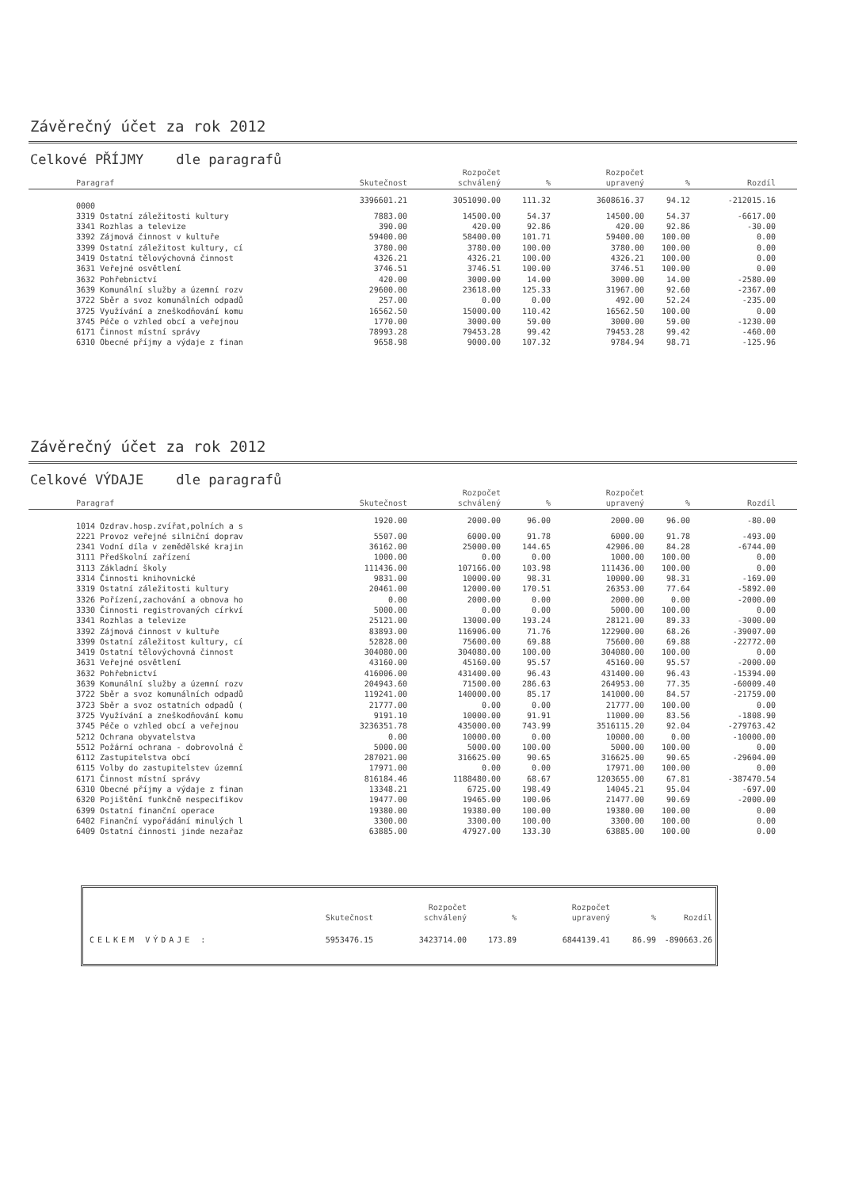Závěrečný účet za rok 2012
Celkové PŘÍJMY dle paragrafů
| Paragraf | Skutečnost | Rozpočet schválený | % | Rozpočet upravený | % | Rozdíl | |
| --- | --- | --- | --- | --- | --- | --- | --- |
| 0000 | 3396601.21 | 3051090.00 | 111.32 | 3608616.37 | 94.12 | -212015.16 | |
| 3319 Ostatní záležitosti kultury | 7883.00 | 14500.00 | 54.37 | 14500.00 | 54.37 | -6617.00 | |
| 3341 Rozhlas a televize | 390.00 | 420.00 | 92.86 | 420.00 | 92.86 | -30.00 | |
| 3392 Zájmová činnost v kultuře | 59400.00 | 58400.00 | 101.71 | 59400.00 | 100.00 | 0.00 | |
| 3399 Ostatní záležitost kultury, cí | 3780.00 | 3780.00 | 100.00 | 3780.00 | 100.00 | 0.00 | |
| 3419 Ostatní tělovýchovná činnost | 4326.21 | 4326.21 | 100.00 | 4326.21 | 100.00 | 0.00 | |
| 3631 Veřejné osvětlení | 3746.51 | 3746.51 | 100.00 | 3746.51 | 100.00 | 0.00 | |
| 3632 Pohřebnictví | 420.00 | 3000.00 | 14.00 | 3000.00 | 14.00 | -2580.00 | |
| 3639 Komunální služby a územní rozv | 29600.00 | 23618.00 | 125.33 | 31967.00 | 92.60 | -2367.00 | |
| 3722 Sběr a svoz komunálních odpadů | 257.00 | 0.00 | 0.00 | 492.00 | 52.24 | -235.00 | |
| 3725 Využívání a zneškodňování komu | 16562.50 | 15000.00 | 110.42 | 16562.50 | 100.00 | 0.00 | |
| 3745 Péče o vzhled obcí a veřejnou | 1770.00 | 3000.00 | 59.00 | 3000.00 | 59.00 | -1230.00 | |
| 6171 Činnost místní správy | 78993.28 | 79453.28 | 99.42 | 79453.28 | 99.42 | -460.00 | |
| 6310 Obecné příjmy a výdaje z finan | 9658.98 | 9000.00 | 107.32 | 9784.94 | 98.71 | -125.96 | |
Závěrečný účet za rok 2012
Celkové VÝDAJE dle paragrafů
| Paragraf | Skutečnost | Rozpočet schválený | % | Rozpočet upravený | % | Rozdíl | |
| --- | --- | --- | --- | --- | --- | --- | --- |
| 1014 Ozdrav.hosp.zvířat,polních a s | 1920.00 | 2000.00 | 96.00 | 2000.00 | 96.00 | -80.00 | |
| 2221 Provoz veřejné silniční doprav | 5507.00 | 6000.00 | 91.78 | 6000.00 | 91.78 | -493.00 | |
| 2341 Vodní díla v zemědělské krajin | 36162.00 | 25000.00 | 144.65 | 42906.00 | 84.28 | -6744.00 | |
| 3111 Předškolní zařízení | 1000.00 | 0.00 | 0.00 | 1000.00 | 100.00 | 0.00 | |
| 3113 Základní školy | 111436.00 | 107166.00 | 103.98 | 111436.00 | 100.00 | 0.00 | |
| 3314 Činnosti knihovnické | 9831.00 | 10000.00 | 98.31 | 10000.00 | 98.31 | -169.00 | |
| 3319 Ostatní záležitosti kultury | 20461.00 | 12000.00 | 170.51 | 26353.00 | 77.64 | -5892.00 | |
| 3326 Pořízení,zachování a obnova ho | 0.00 | 2000.00 | 0.00 | 2000.00 | 0.00 | -2000.00 | |
| 3330 Činnosti registrovaných církví | 5000.00 | 0.00 | 0.00 | 5000.00 | 100.00 | 0.00 | |
| 3341 Rozhlas a televize | 25121.00 | 13000.00 | 193.24 | 28121.00 | 89.33 | -3000.00 | |
| 3392 Zájmová činnost v kultuře | 83893.00 | 116906.00 | 71.76 | 122900.00 | 68.26 | -39007.00 | |
| 3399 Ostatní záležitost kultury, cí | 52828.00 | 75600.00 | 69.88 | 75600.00 | 69.88 | -22772.00 | |
| 3419 Ostatní tělovýchovná činnost | 304080.00 | 304080.00 | 100.00 | 304080.00 | 100.00 | 0.00 | |
| 3631 Veřejné osvětlení | 43160.00 | 45160.00 | 95.57 | 45160.00 | 95.57 | -2000.00 | |
| 3632 Pohřebnictví | 416006.00 | 431400.00 | 96.43 | 431400.00 | 96.43 | -15394.00 | |
| 3639 Komunální služby a územní rozv | 204943.60 | 71500.00 | 286.63 | 264953.00 | 77.35 | -60009.40 | |
| 3722 Sběr a svoz komunálních odpadů | 119241.00 | 140000.00 | 85.17 | 141000.00 | 84.57 | -21759.00 | |
| 3723 Sběr a svoz ostatních odpadů ( | 21777.00 | 0.00 | 0.00 | 21777.00 | 100.00 | 0.00 | |
| 3725 Využívání a zneškodňování komu | 9191.10 | 10000.00 | 91.91 | 11000.00 | 83.56 | -1808.90 | |
| 3745 Péče o vzhled obcí a veřejnou | 3236351.78 | 435000.00 | 743.99 | 3516115.20 | 92.04 | -279763.42 | |
| 5212 Ochrana obyvatelstva | 0.00 | 10000.00 | 0.00 | 10000.00 | 0.00 | -10000.00 | |
| 5512 Požární ochrana - dobrovolná č | 5000.00 | 5000.00 | 100.00 | 5000.00 | 100.00 | 0.00 | |
| 6112 Zastupitelstva obcí | 287021.00 | 316625.00 | 90.65 | 316625.00 | 90.65 | -29604.00 | |
| 6115 Volby do zastupitelstev územní | 17971.00 | 0.00 | 0.00 | 17971.00 | 100.00 | 0.00 | |
| 6171 Činnost místní správy | 816184.46 | 1188480.00 | 68.67 | 1203655.00 | 67.81 | -387470.54 | |
| 6310 Obecné příjmy a výdaje z finan | 13348.21 | 6725.00 | 198.49 | 14045.21 | 95.04 | -697.00 | |
| 6320 Pojištění funkčně nespecifikov | 19477.00 | 19465.00 | 100.06 | 21477.00 | 90.69 | -2000.00 | |
| 6399 Ostatní finanční operace | 19380.00 | 19380.00 | 100.00 | 19380.00 | 100.00 | 0.00 | |
| 6402 Finanční vypořádání minulých l | 3300.00 | 3300.00 | 100.00 | 3300.00 | 100.00 | 0.00 | |
| 6409 Ostatní činnosti jinde nezařaz | 63885.00 | 47927.00 | 133.30 | 63885.00 | 100.00 | 0.00 | |
| | Skutečnost | Rozpočet schválený | % | Rozpočet upravený | % | Rozdíl |
| --- | --- | --- | --- | --- | --- | --- |
| CELKEM VÝDAJE : | 5953476.15 | 3423714.00 | 173.89 | 6844139.41 | 86.99 | -890663.26 |